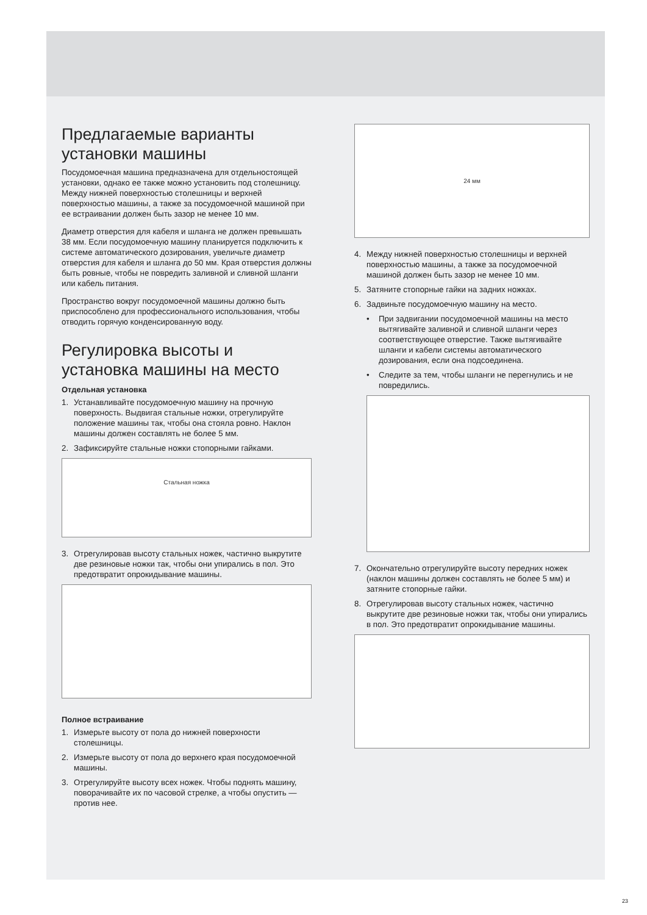Предлагаемые варианты установки машины
Посудомоечная машина предназначена для отдельностоящей установки, однако ее также можно установить под столешницу. Между нижней поверхностью столешницы и верхней поверхностью машины, а также за посудомоечной машиной при ее встраивании должен быть зазор не менее 10 мм.
Диаметр отверстия для кабеля и шланга не должен превышать 38 мм. Если посудомоечную машину планируется подключить к системе автоматического дозирования, увеличьте диаметр отверстия для кабеля и шланга до 50 мм. Края отверстия должны быть ровные, чтобы не повредить заливной и сливной шланги или кабель питания.
Пространство вокруг посудомоечной машины должно быть приспособлено для профессионального использования, чтобы отводить горячую конденсированную воду.
Регулировка высоты и установка машины на место
Отдельная установка
1. Устанавливайте посудомоечную машину на прочную поверхность. Выдвигая стальные ножки, отрегулируйте положение машины так, чтобы она стояла ровно. Наклон машины должен составлять не более 5 мм.
2. Зафиксируйте стальные ножки стопорными гайками.
Стальная ножка
3. Отрегулировав высоту стальных ножек, частично выкрутите две резиновые ножки так, чтобы они упирались в пол. Это предотвратит опрокидывание машины.
Полное встраивание
1. Измерьте высоту от пола до нижней поверхности столешницы.
2. Измерьте высоту от пола до верхнего края посудомоечной машины.
3. Отрегулируйте высоту всех ножек. Чтобы поднять машину, поворачивайте их по часовой стрелке, а чтобы опустить — против нее.
24 мм
4. Между нижней поверхностью столешницы и верхней поверхностью машины, а также за посудомоечной машиной должен быть зазор не менее 10 мм.
5. Затяните стопорные гайки на задних ножках.
6. Задвиньте посудомоечную машину на место.
• При задвигании посудомоечной машины на место вытягивайте заливной и сливной шланги через соответствующее отверстие. Также вытягивайте шланги и кабели системы автоматического дозирования, если она подсоединена.
• Следите за тем, чтобы шланги не перегнулись и не повредились.
7. Окончательно отрегулируйте высоту передних ножек (наклон машины должен составлять не более 5 мм) и затяните стопорные гайки.
8. Отрегулировав высоту стальных ножек, частично выкрутите две резиновые ножки так, чтобы они упирались в пол. Это предотвратит опрокидывание машины.
23